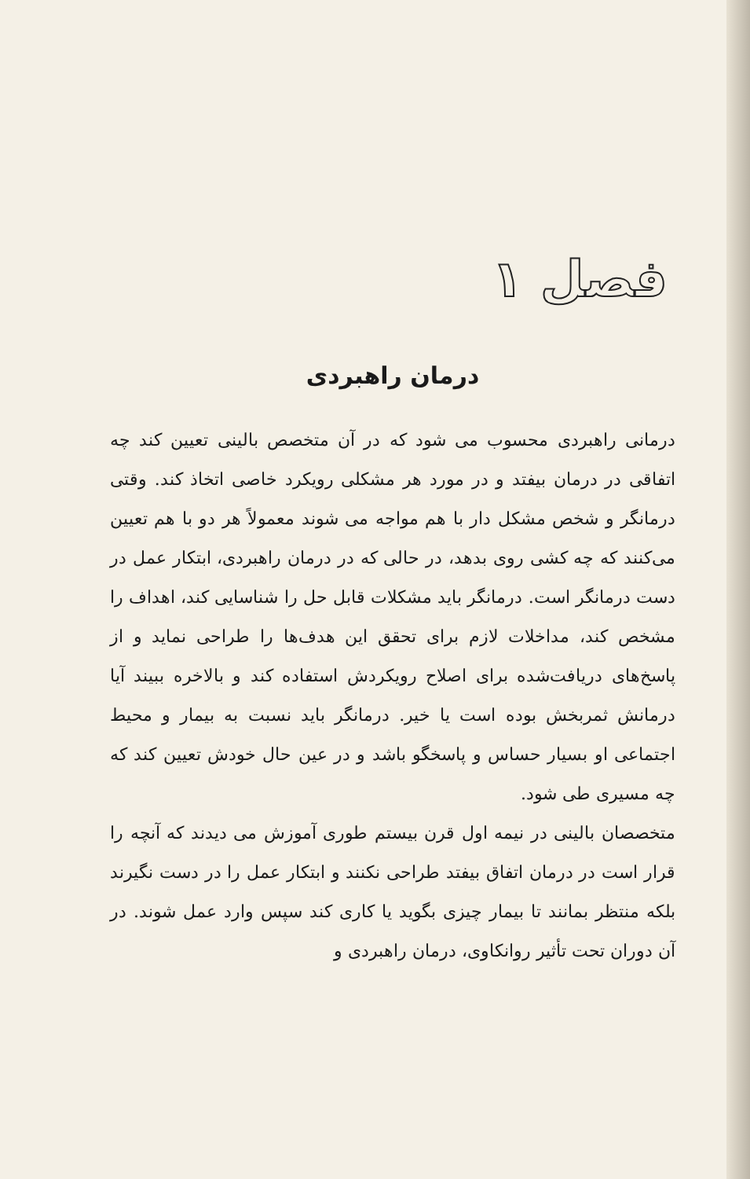فصل ۱
درمان راهبردی
درمانی راهبردی محسوب می شود که در آن متخصص بالینی تعیین کند چه اتفاقی در درمان بیفتد و در مورد هر مشکلی رویکرد خاصی اتخاذ کند. وقتی درمانگر و شخص مشکل دار با هم مواجه می شوند معمولاً هر دو با هم تعیین می‌کنند که چه کشی روی بدهد، در حالی که در درمان راهبردی، ابتکار عمل در دست درمانگر است. درمانگر باید مشکلات قابل حل را شناسایی کند، اهداف را مشخص کند، مداخلات لازم برای تحقق این هدف‌ها را طراحی نماید و از پاسخ‌های دریافت‌شده برای اصلاح رویکردش استفاده کند و بالاخره ببیند آیا درمانش ثمربخش بوده است یا خیر. درمانگر باید نسبت به بیمار و محیط اجتماعی او بسیار حساس و پاسخگو باشد و در عین حال خودش تعیین کند که چه مسیری طی شود.
متخصصان بالینی در نیمه اول قرن بیستم طوری آموزش می دیدند که آنچه را قرار است در درمان اتفاق بیفتد طراحی نکنند و ابتکار عمل را در دست نگیرند بلکه منتظر بمانند تا بیمار چیزی بگوید یا کاری کند سپس وارد عمل شوند. در آن دوران تحت تأثیر روانکاوی، درمان راهبردی و